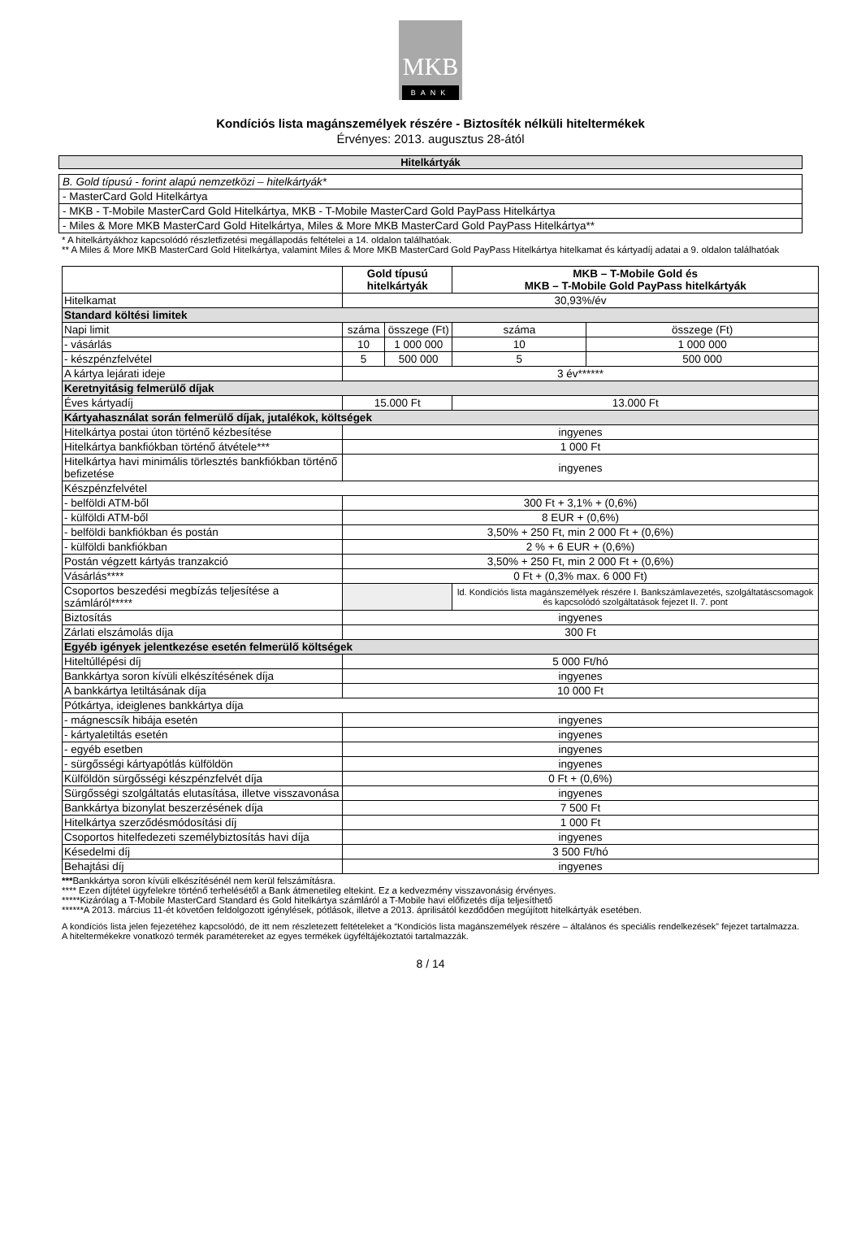MKB
BANK
Kondíciós lista magánszemélyek részére - Biztosíték nélküli hiteltermékek
Érvényes: 2013. augusztus 28-ától
Hitelkártyák
B. Gold típusú - forint alapú nemzetközi – hitelkártyák*
- MasterCard Gold Hitelkártya
- MKB - T-Mobile MasterCard Gold Hitelkártya, MKB - T-Mobile MasterCard Gold PayPass Hitelkártya
- Miles & More MKB MasterCard Gold Hitelkártya, Miles & More MKB MasterCard Gold PayPass Hitelkártya**
* A hitelkártyákhoz kapcsolódó részletfizetési megállapodás feltételei a 14. oldalon találhatóak.
** A Miles & More MKB MasterCard Gold Hitelkártya, valamint Miles & More MKB MasterCard Gold PayPass Hitelkártya hitelkamat és kártyadíj adatai a 9. oldalon találhatóak
| | Gold típusú hitelkártyák | | MKB – T-Mobile Gold és MKB – T-Mobile Gold PayPass hitelkártyák | |
| --- | --- | --- | --- | --- |
| Hitelkamat | 30,93%/év | | | |
| Standard költési limitek | | | | |
| Napi limit | száma | összege (Ft) | száma | összege (Ft) |
| - vásárlás | 10 | 1 000 000 | 10 | 1 000 000 |
| - készpénzfelvétel | 5 | 500 000 | 5 | 500 000 |
| A kártya lejárati ideje | 3 év****** | | | |
| Keretnyitásig felmerülő díjak | | | | |
| Éves kártyadíj | 15.000 Ft | | 13.000 Ft | |
| Kártyahasználat során felmerülő díjak, jutalékok, költségek | | | | |
| Hitelkártya postai úton történő kézbesítése | ingyenes | | | |
| Hitelkártya bankfiókban történő átvétele*** | 1 000 Ft | | | |
| Hitelkártya havi minimális törlesztés bankfiókban történő befizetése | ingyenes | | | |
| Készpénzfelvétel | | | | |
| - belföldi ATM-ből | 300 Ft + 3,1% + (0,6%) | | | |
| - külföldi ATM-ből | 8 EUR + (0,6%) | | | |
| - belföldi bankfiókban és postán | 3,50% + 250 Ft, min 2 000 Ft + (0,6%) | | | |
| - külföldi bankfiókban | 2 % + 6 EUR + (0,6%) | | | |
| Postán végzett kártyás tranzakció | 3,50% + 250 Ft, min 2 000 Ft + (0,6%) | | | |
| Vásárlás**** | 0 Ft + (0,3% max. 6 000 Ft) | | | |
| Csoportos beszedési megbízás teljesítése a számláról***** | | | ld. Kondíciós lista magánszemélyek részére I. Bankszámlavezetés, szolgáltatáscsomagok és kapcsolódó szolgáltatások fejezet II. 7. pont | |
| Biztosítás | ingyenes | | | |
| Zárlati elszámolás díja | 300 Ft | | | |
| Egyéb igények jelentkezése esetén felmerülő költségek | | | | |
| Hiteltúllépési díj | 5 000 Ft/hó | | | |
| Bankkártya soron kívüli elkészítésének díja | ingyenes | | | |
| A bankkártya letiltásának díja | 10 000 Ft | | | |
| Pótkártya, ideiglenes bankkártya díja | | | | |
| - mágnescsík hibája esetén | ingyenes | | | |
| - kártyaletiltás esetén | ingyenes | | | |
| - egyéb esetben | ingyenes | | | |
| - sürgősségi kártyapótlás külföldön | ingyenes | | | |
| Külföldön sürgősségi készpénzfelvét díja | 0 Ft + (0,6%) | | | |
| Sürgősségi szolgáltatás elutasítása, illetve visszavonása | ingyenes | | | |
| Bankkártya bizonylat beszerzésének díja | 7 500 Ft | | | |
| Hitelkártya szerződésmódosítási díj | 1 000 Ft | | | |
| Csoportos hitelfedezeti személybiztosítás havi díja | ingyenes | | | |
| Késedelmi díj | 3 500 Ft/hó | | | |
| Behajtási díj | ingyenes | | | |
***Bankkártya soron kívüli elkészítésénél nem kerül felszámításra.
**** Ezen díjtétel ügyfelekre történő terhelésétől a Bank átmenetileg eltekint. Ez a kedvezmény visszavonásig érvényes.
*****Kizárólag a T-Mobile MasterCard Standard és Gold hitelkártya számláról a T-Mobile havi előfizetés díja teljesíthető
******A 2013. március 11-ét követően feldolgozott igénylések, pótlások, illetve a 2013. áprilisától kezdődően megújított hitelkártyák esetében.
A kondíciós lista jelen fejezetéhez kapcsolódó, de itt nem részletezett feltételeket a “Kondíciós lista magánszemélyek részére – általános és speciális rendelkezések” fejezet tartalmazza. A hiteltermékekre vonatkozó termék paramétereket az egyes termékek ügyféltájékoztatói tartalmazzák.
8 / 14